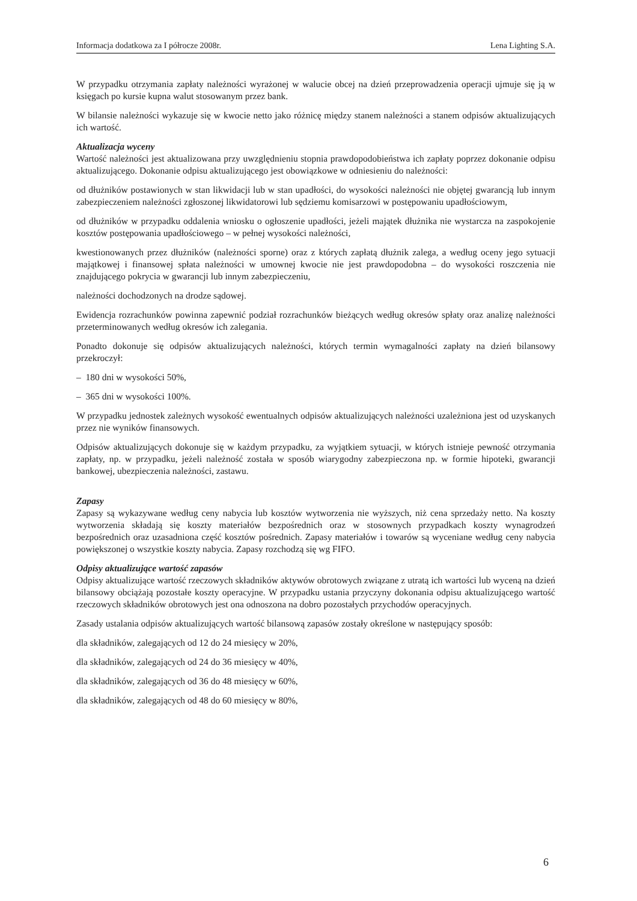Informacja dodatkowa za I półrocze 2008r. Lena Lighting S.A.
W przypadku otrzymania zapłaty należności wyrażonej w walucie obcej na dzień przeprowadzenia operacji ujmuje się ją w księgach po kursie kupna walut stosowanym przez bank.
W bilansie należności wykazuje się w kwocie netto jako różnicę między stanem należności a stanem odpisów aktualizujących ich wartość.
Aktualizacja wyceny
Wartość należności jest aktualizowana przy uwzględnieniu stopnia prawdopodobieństwa ich zapłaty poprzez dokonanie odpisu aktualizującego. Dokonanie odpisu aktualizującego jest obowiązkowe w odniesieniu do należności:
od dłużników postawionych w stan likwidacji lub w stan upadłości, do wysokości należności nie objętej gwarancją lub innym zabezpieczeniem należności zgłoszonej likwidatorowi lub sędziemu komisarzowi w postępowaniu upadłościowym,
od dłużników w przypadku oddalenia wniosku o ogłoszenie upadłości, jeżeli majątek dłużnika nie wystarcza na zaspokojenie kosztów postępowania upadłościowego – w pełnej wysokości należności,
kwestionowanych przez dłużników (należności sporne) oraz z których zapłatą dłużnik zalega, a według oceny jego sytuacji majątkowej i finansowej spłata należności w umownej kwocie nie jest prawdopodobna – do wysokości roszczenia nie znajdującego pokrycia w gwarancji lub innym zabezpieczeniu,
należności dochodzonych na drodze sądowej.
Ewidencja rozrachunków powinna zapewnić podział rozrachunków bieżących według okresów spłaty oraz analizę należności przeterminowanych według okresów ich zalegania.
Ponadto dokonuje się odpisów aktualizujących należności, których termin wymagalności zapłaty na dzień bilansowy przekroczył:
– 180 dni w wysokości 50%,
– 365 dni w wysokości 100%.
W przypadku jednostek zależnych wysokość ewentualnych odpisów aktualizujących należności uzależniona jest od uzyskanych przez nie wyników finansowych.
Odpisów aktualizujących dokonuje się w każdym przypadku, za wyjątkiem sytuacji, w których istnieje pewność otrzymania zapłaty, np. w przypadku, jeżeli należność została w sposób wiarygodny zabezpieczona np. w formie hipoteki, gwarancji bankowej, ubezpieczenia należności, zastawu.
Zapasy
Zapasy są wykazywane według ceny nabycia lub kosztów wytworzenia nie wyższych, niż cena sprzedaży netto. Na koszty wytworzenia składają się koszty materiałów bezpośrednich oraz w stosownych przypadkach koszty wynagrodzeń bezpośrednich oraz uzasadniona część kosztów pośrednich. Zapasy materiałów i towarów są wyceniane według ceny nabycia powiększonej o wszystkie koszty nabycia. Zapasy rozchodzą się wg FIFO.
Odpisy aktualizujące wartość zapasów
Odpisy aktualizujące wartość rzeczowych składników aktywów obrotowych związane z utratą ich wartości lub wyceną na dzień bilansowy obciążają pozostałe koszty operacyjne. W przypadku ustania przyczyny dokonania odpisu aktualizującego wartość rzeczowych składników obrotowych jest ona odnoszona na dobro pozostałych przychodów operacyjnych.
Zasady ustalania odpisów aktualizujących wartość bilansową zapasów zostały określone w następujący sposób:
dla składników, zalegających od 12 do 24 miesięcy w 20%,
dla składników, zalegających od 24 do 36 miesięcy w 40%,
dla składników, zalegających od 36 do 48 miesięcy w 60%,
dla składników, zalegających od 48 do 60 miesięcy w 80%,
6